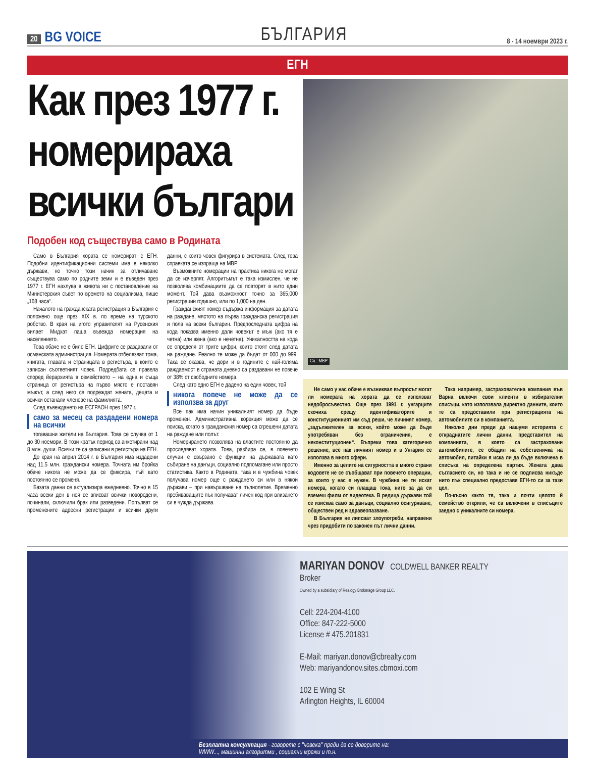20 BG VOICE
БЪЛГАРИЯ
8 - 14 ноември 2023 г.
ЕГН
Как през 1977 г. номерираха всички българи
Подобен код съществува само в Родината
Само в България хората се номерират с ЕГН. Подобни идентификационни системи има в няколко държави, но точно този начин за отличаване съществува само по родните земи и е въведен през 1977 г. ЕГН нахлува в живота ни с постановление на Министерския съвет по времето на социализма, пише „168 часа“.
Началото на гражданската регистрация в България е положено още през XIX в. по време на турското робство. В края на игото управителят на Русенския вилает Мидхат паша въвежда номерация на населението.
Това обаче не е било ЕГН. Цифрите се раздавали от османската администрация. Номерата отбелязват тома, книгата, главата и страницата в регистъра, в които е записан съответният човек. Подредбата се правела според йерархията в семейството – на една и съща страница от регистъра на първо място е поставян мъжът, а след него се подреждат жената, децата и всички останали членове на фамилията.
След въвеждането на ЕСГРАОН през 1977 г.
само за месец са раздадени номера на всички
тогавашни жители на България. Това се случва от 1 до 30 ноември. В този кратък период са анкетирани над 8 млн. души. Всички те са записани в регистъра на ЕГН.
До края на април 2014 г. в България има издадени над 11.5 млн. граждански номера. Точната им бройка обаче никога не може да се фиксира, тъй като постоянно се променя.
Базата данни се актуализира ежедневно. Точно в 15 часа всеки ден в нея се вписват всички новородени, починали, сключили брак или разведени. Попълват се променените адресни регистрации и всички други данни, с които човек фигурира в системата. След това справката се изпраща на МВР.
Възможните номерации на практика никога не могат да се изчерпят. Алгоритъмът е така измислен, че не позволява комбинациите да се повторят в нито един момент. Той дава възможност точно за 365,000 регистрации годишно, или по 1,000 на ден.
Гражданският номер съдържа информация за датата на раждане, мястото на първа гражданска регистрация и пола на всеки българин. Предпоследната цифра на кода показва именно дали човекът е мъж (ако тя е четна) или жена (ако е нечетна). Уникалността на кода се определя от трите цифри, които стоят след датата на раждане. Реално те може да бъдат от 000 до 999. Така се оказва, че дори и в годините с най-голяма раждаемост в страната дневно са раздавани не повече от 38% от свободните номера.
След като едно ЕГН е дадено на един човек, той
никога повече не може да се използва за друг
Все пак има начин уникалният номер да бъде променен. Административна корекция може да се поиска, когато в гражданския номер са сгрешени датата на раждане или полът.
Номерирането позволява на властите постоянно да проследяват хората. Това, разбира се, в повечето случаи е свързано с функции на държавата като събиране на данъци, социално подпомагане или просто статистика. Както в Родината, така и в чужбина човек получава номер още с раждането си или в някои държави – при навършване на пълнолетие. Временно пребиваващите пък получават личен код при влизането си в чужда държава.
Сн.: МВР
Не само у нас обаче е възниквал въпросът могат ли номерата на хората да се използват недобросъвестно. Още през 1991 г. унгарците скочиха срещу идентификаторите и конституционният им съд реши, че личният номер, „задължителен за всеки, който може да бъде употребяван без ограничения, е неконституционен“. Въпреки това категорично решение, все пак личният номер и в Унгария се използва в много сфери.
Именно за целите на сигурността в много страни кодовете не се съобщават при повечето операции, за които у нас е нужен. В чужбина не ти искат номера, когато си плащаш тока, нито за да си вземеш филм от видеотека. В редица държави той се изисква само за данъци, социално осигуряване, обществен ред и здравеопазване.
В България не липсват злоупотреби, направени чрез придобити по законен път лични данни.
Така например, застрахователна компания във Варна включи свои клиенти в избирателни списъци, като използвала директно данните, които те са предоставили при регистрацията на автомобилите си в компанията.
Няколко дни преди да нашуми историята с откраднатите лични данни, представител на компанията, в която са застраховани автомобилите, се обадил на собственичка на автомобил, питайки я иска ли да бъде включена в списъка на определена партия. Жената дава съгласието си, но така и не се подписва никъде нито пък специално предоставя ЕГН-то си за тази цел.
По-късно както тя, така и почти цялото й семейство открили, че са включени в списъците заедно с уникалните си номера.
MARIYAN DONOV COLDWELL BANKER REALTY
Broker
Owned by a subsidiary of Realogy Brokerage Group LLC.
Cell: 224-204-4100
Office: 847-222-5000
License # 475.201831
E-Mail: mariyan.donov@cbrealty.com
Web: mariyandonov.sites.cbmoxi.com
102 E Wing St
Arlington Heights, IL 60004
Безплатна консултация - говорете с "човека" преди да се доверите на: WWW..., машинни алгоритми , социални мрежи и т.н.